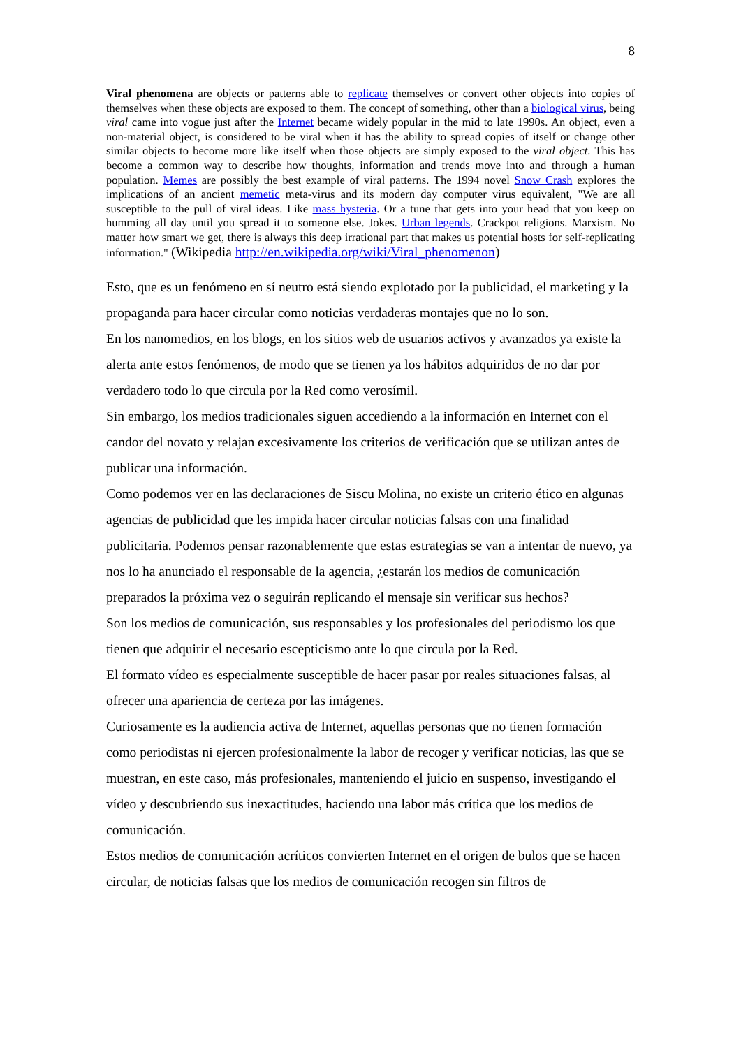8
Viral phenomena are objects or patterns able to replicate themselves or convert other objects into copies of themselves when these objects are exposed to them. The concept of something, other than a biological virus, being viral came into vogue just after the Internet became widely popular in the mid to late 1990s. An object, even a non-material object, is considered to be viral when it has the ability to spread copies of itself or change other similar objects to become more like itself when those objects are simply exposed to the viral object. This has become a common way to describe how thoughts, information and trends move into and through a human population. Memes are possibly the best example of viral patterns. The 1994 novel Snow Crash explores the implications of an ancient memetic meta-virus and its modern day computer virus equivalent, "We are all susceptible to the pull of viral ideas. Like mass hysteria. Or a tune that gets into your head that you keep on humming all day until you spread it to someone else. Jokes. Urban legends. Crackpot religions. Marxism. No matter how smart we get, there is always this deep irrational part that makes us potential hosts for self-replicating information." (Wikipedia http://en.wikipedia.org/wiki/Viral_phenomenon)
Esto, que es un fenómeno en sí neutro está siendo explotado por la publicidad, el marketing y la propaganda para hacer circular como noticias verdaderas montajes que no lo son.
En los nanomedios, en los blogs, en los sitios web de usuarios activos y avanzados ya existe la alerta ante estos fenómenos, de modo que se tienen ya los hábitos adquiridos de no dar por verdadero todo lo que circula por la Red como verosímil.
Sin embargo, los medios tradicionales siguen accediendo a la información en Internet con el candor del novato y relajan excesivamente los criterios de verificación que se utilizan antes de publicar una información.
Como podemos ver en las declaraciones de Siscu Molina, no existe un criterio ético en algunas agencias de publicidad que les impida hacer circular noticias falsas con una finalidad publicitaria. Podemos pensar razonablemente que estas estrategias se van a intentar de nuevo, ya nos lo ha anunciado el responsable de la agencia, ¿estarán los medios de comunicación preparados la próxima vez o seguirán replicando el mensaje sin verificar sus hechos?
Son los medios de comunicación, sus responsables y los profesionales del periodismo los que tienen que adquirir el necesario escepticismo ante lo que circula por la Red.
El formato vídeo es especialmente susceptible de hacer pasar por reales situaciones falsas, al ofrecer una apariencia de certeza por las imágenes.
Curiosamente es la audiencia activa de Internet, aquellas personas que no tienen formación como periodistas ni ejercen profesionalmente la labor de recoger y verificar noticias, las que se muestran, en este caso, más profesionales, manteniendo el juicio en suspenso, investigando el vídeo y descubriendo sus inexactitudes, haciendo una labor más crítica que los medios de comunicación.
Estos medios de comunicación acríticos convierten Internet en el origen de bulos que se hacen circular, de noticias falsas que los medios de comunicación recogen sin filtros de